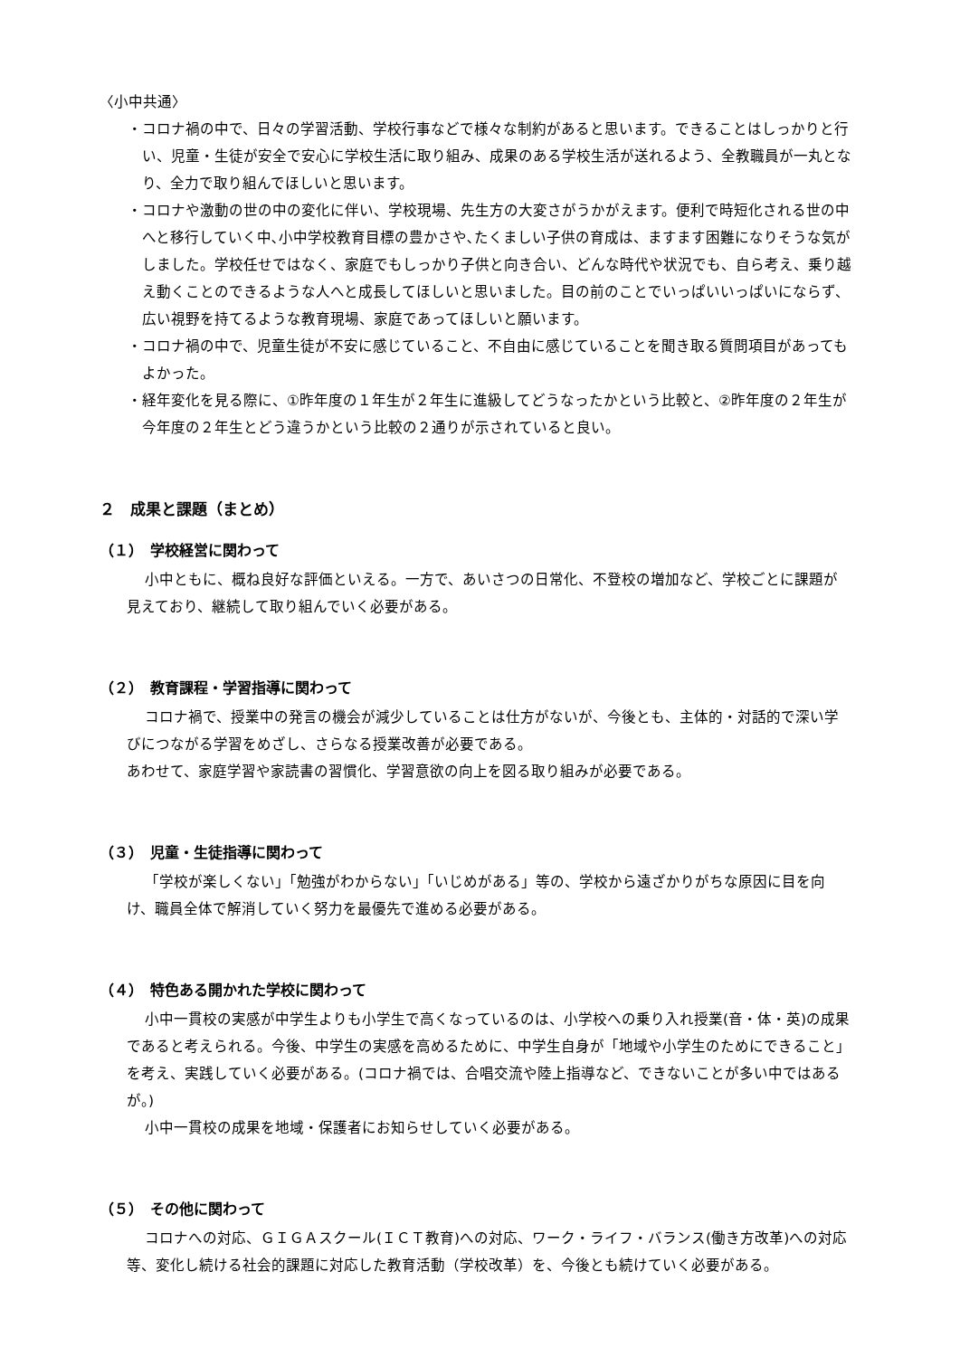〈小中共通〉
・コロナ禍の中で、日々の学習活動、学校行事などで様々な制約があると思います。できることはしっかりと行い、児童・生徒が安全で安心に学校生活に取り組み、成果のある学校生活が送れるよう、全教職員が一丸となり、全力で取り組んでほしいと思います。
・コロナや激動の世の中の変化に伴い、学校現場、先生方の大変さがうかがえます。便利で時短化される世の中へと移行していく中､小中学校教育目標の豊かさや､たくましい子供の育成は、ますます困難になりそうな気がしました。学校任せではなく、家庭でもしっかり子供と向き合い、どんな時代や状況でも、自ら考え、乗り越え動くことのできるような人へと成長してほしいと思いました。目の前のことでいっぱいいっぱいにならず、広い視野を持てるような教育現場、家庭であってほしいと願います。
・コロナ禍の中で、児童生徒が不安に感じていること、不自由に感じていることを聞き取る質問項目があってもよかった。
・経年変化を見る際に、①昨年度の１年生が２年生に進級してどうなったかという比較と、②昨年度の２年生が今年度の２年生とどう違うかという比較の２通りが示されていると良い。
２　成果と課題（まとめ）
（１）　学校経営に関わって
小中ともに、概ね良好な評価といえる。一方で、あいさつの日常化、不登校の増加など、学校ごとに課題が見えており、継続して取り組んでいく必要がある。
（２）　教育課程・学習指導に関わって
コロナ禍で、授業中の発言の機会が減少していることは仕方がないが、今後とも、主体的・対話的で深い学びにつながる学習をめざし、さらなる授業改善が必要である。
あわせて、家庭学習や家読書の習慣化、学習意欲の向上を図る取り組みが必要である。
（３）　児童・生徒指導に関わって
「学校が楽しくない」「勉強がわからない」「いじめがある」等の、学校から遠ざかりがちな原因に目を向け、職員全体で解消していく努力を最優先で進める必要がある。
（４）　特色ある開かれた学校に関わって
小中一貫校の実感が中学生よりも小学生で高くなっているのは、小学校への乗り入れ授業(音・体・英)の成果であると考えられる。今後、中学生の実感を高めるために、中学生自身が「地域や小学生のためにできること」を考え、実践していく必要がある。(コロナ禍では、合唱交流や陸上指導など、できないことが多い中ではあるが。)
小中一貫校の成果を地域・保護者にお知らせしていく必要がある。
（５）　その他に関わって
コロナへの対応、ＧＩＧＡスクール(ＩＣＴ教育)への対応、ワーク・ライフ・バランス(働き方改革)への対応等、変化し続ける社会的課題に対応した教育活動（学校改革）を、今後とも続けていく必要がある。